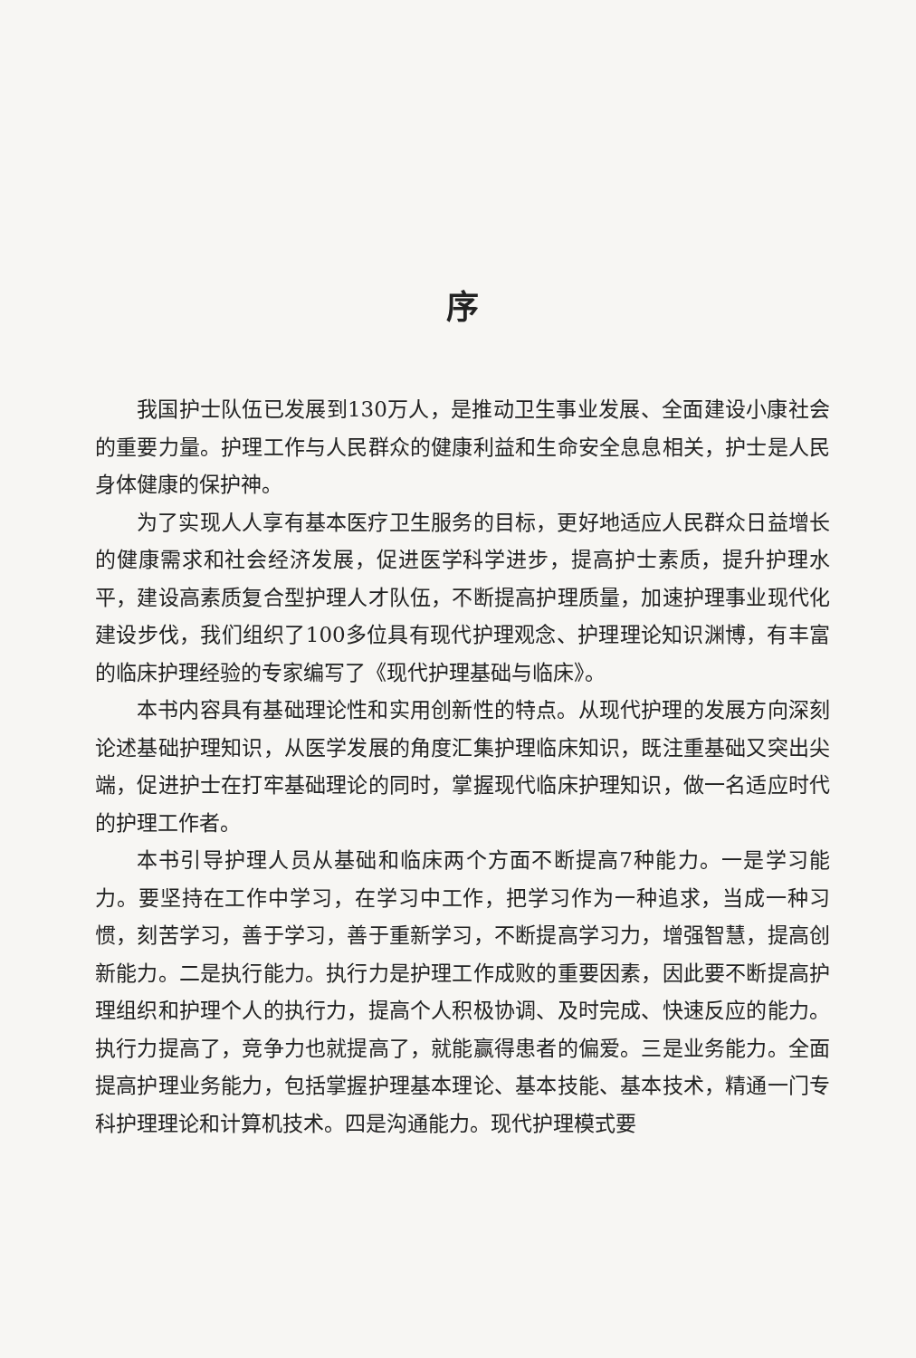序
我国护士队伍已发展到130万人，是推动卫生事业发展、全面建设小康社会的重要力量。护理工作与人民群众的健康利益和生命安全息息相关，护士是人民身体健康的保护神。
为了实现人人享有基本医疗卫生服务的目标，更好地适应人民群众日益增长的健康需求和社会经济发展，促进医学科学进步，提高护士素质，提升护理水平，建设高素质复合型护理人才队伍，不断提高护理质量，加速护理事业现代化建设步伐，我们组织了100多位具有现代护理观念、护理理论知识渊博，有丰富的临床护理经验的专家编写了《现代护理基础与临床》。
本书内容具有基础理论性和实用创新性的特点。从现代护理的发展方向深刻论述基础护理知识，从医学发展的角度汇集护理临床知识，既注重基础又突出尖端，促进护士在打牢基础理论的同时，掌握现代临床护理知识，做一名适应时代的护理工作者。
本书引导护理人员从基础和临床两个方面不断提高7种能力。一是学习能力。要坚持在工作中学习，在学习中工作，把学习作为一种追求，当成一种习惯，刻苦学习，善于学习，善于重新学习，不断提高学习力，增强智慧，提高创新能力。二是执行能力。执行力是护理工作成败的重要因素，因此要不断提高护理组织和护理个人的执行力，提高个人积极协调、及时完成、快速反应的能力。执行力提高了，竞争力也就提高了，就能赢得患者的偏爱。三是业务能力。全面提高护理业务能力，包括掌握护理基本理论、基本技能、基本技术，精通一门专科护理理论和计算机技术。四是沟通能力。现代护理模式要